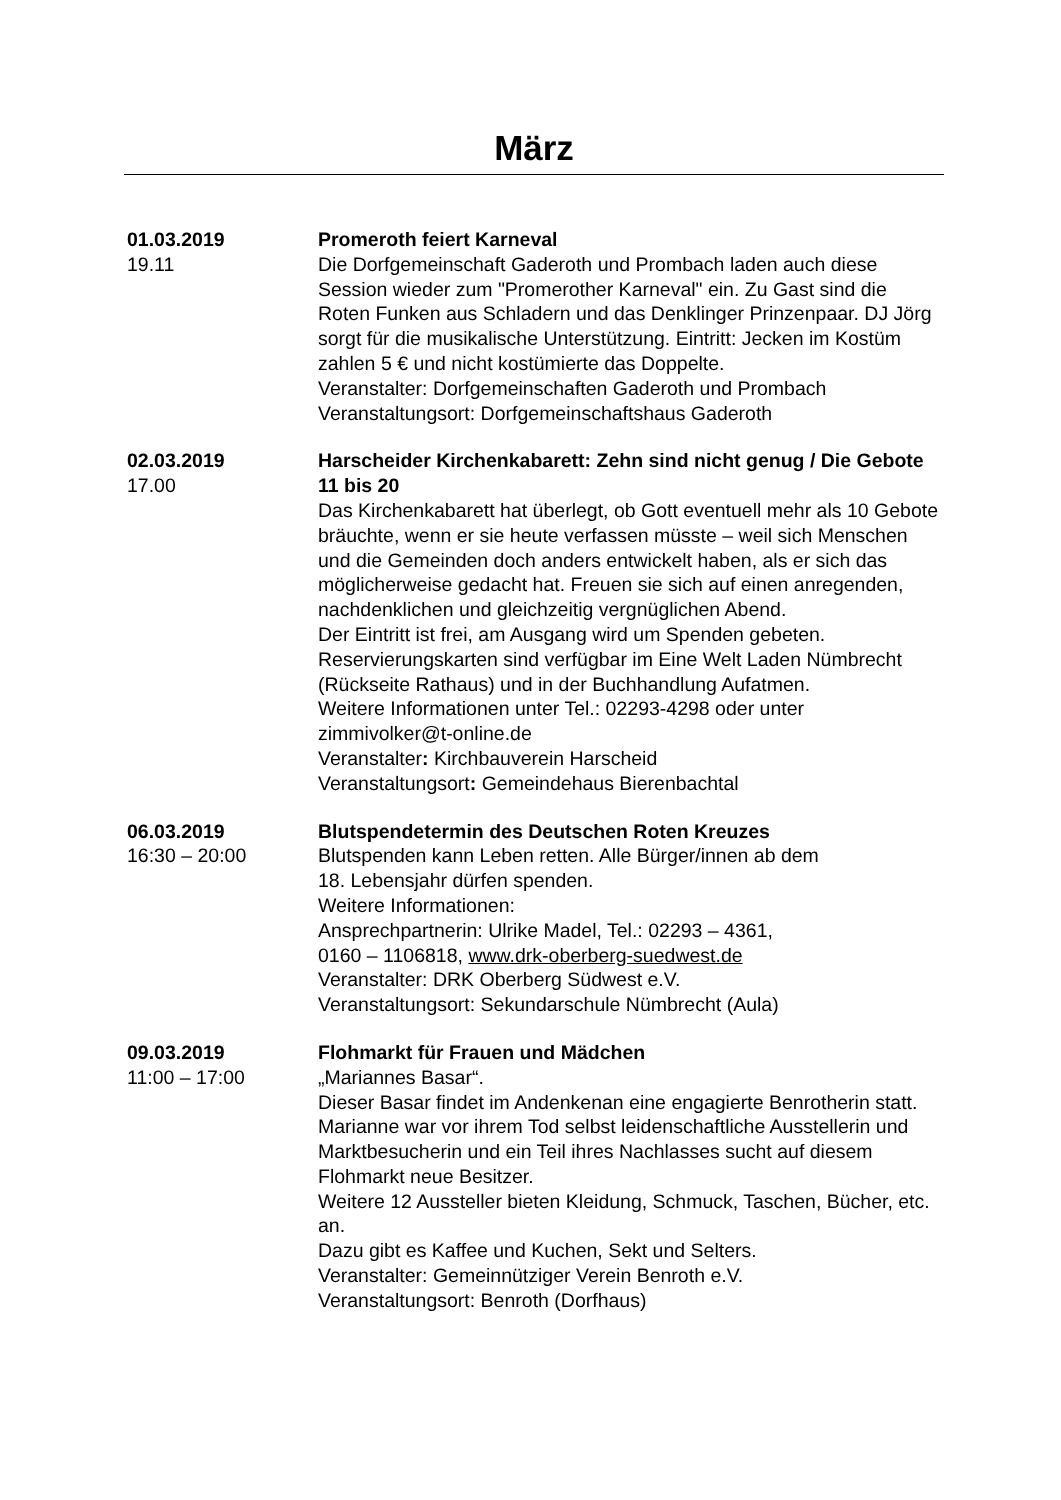März
01.03.2019
19.11
Promeroth feiert Karneval
Die Dorfgemeinschaft Gaderoth und Prombach laden auch diese Session wieder zum "Promerother Karneval" ein. Zu Gast sind die Roten Funken aus Schladern und das Denklinger Prinzenpaar. DJ Jörg sorgt für die musikalische Unterstützung. Eintritt: Jecken im Kostüm zahlen 5 € und nicht kostümierte das Doppelte.
Veranstalter: Dorfgemeinschaften Gaderoth und Prombach
Veranstaltungsort: Dorfgemeinschaftshaus Gaderoth
02.03.2019
17.00
Harscheider Kirchenkabarett: Zehn sind nicht genug / Die Gebote 11 bis 20
Das Kirchenkabarett hat überlegt, ob Gott eventuell mehr als 10 Gebote bräuchte, wenn er sie heute verfassen müsste – weil sich Menschen und die Gemeinden doch anders entwickelt haben, als er sich das möglicherweise gedacht hat. Freuen sie sich auf einen anregenden, nachdenklichen und gleichzeitig vergnüglichen Abend.
Der Eintritt ist frei, am Ausgang wird um Spenden gebeten. Reservierungskarten sind verfügbar im Eine Welt Laden Nümbrecht (Rückseite Rathaus) und in der Buchhandlung Aufatmen.
Weitere Informationen unter Tel.: 02293-4298 oder unter zimmivolker@t-online.de
Veranstalter: Kirchbauverein Harscheid
Veranstaltungsort: Gemeindehaus Bierenbachtal
06.03.2019
16:30 – 20:00
Blutspendetermin des Deutschen Roten Kreuzes
Blutspenden kann Leben retten. Alle Bürger/innen ab dem
18. Lebensjahr dürfen spenden.
Weitere Informationen:
Ansprechpartnerin: Ulrike Madel, Tel.: 02293 – 4361,
0160 – 1106818, www.drk-oberberg-suedwest.de
Veranstalter: DRK Oberberg Südwest e.V.
Veranstaltungsort: Sekundarschule Nümbrecht (Aula)
09.03.2019
11:00 – 17:00
Flohmarkt für Frauen und Mädchen
„Mariannes Basar“.
Dieser Basar findet im Andenkenan eine engagierte Benrotherin statt. Marianne war vor ihrem Tod selbst leidenschaftliche Ausstellerin und Marktbesucherin und ein Teil ihres Nachlasses sucht auf diesem Flohmarkt neue Besitzer.
Weitere 12 Aussteller bieten Kleidung, Schmuck, Taschen, Bücher, etc. an.
Dazu gibt es Kaffee und Kuchen, Sekt und Selters.
Veranstalter: Gemeinnütziger Verein Benroth e.V.
Veranstaltungsort: Benroth (Dorfhaus)